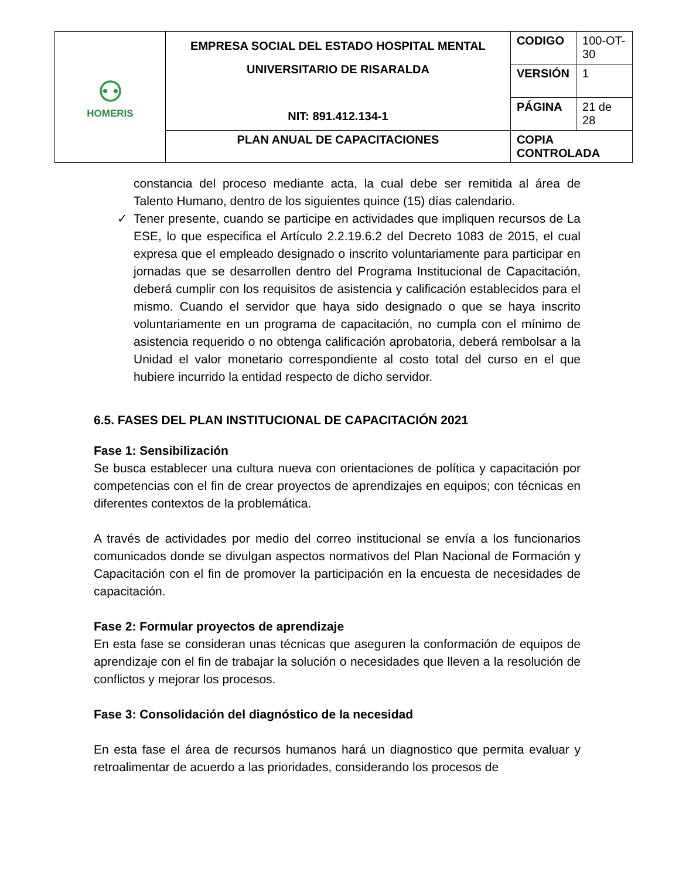| ⚇ HOMERIS | EMPRESA SOCIAL DEL ESTADO HOSPITAL MENTAL UNIVERSITARIO DE RISARALDA NIT: 891.412.134-1 | CODIGO | 100-OT-30 |
| | | VERSIÓN | 1 |
| | | PÁGINA | 21 de 28 |
| | PLAN ANUAL DE CAPACITACIONES | COPIA CONTROLADA | |
constancia del proceso mediante acta, la cual debe ser remitida al área de Talento Humano, dentro de los siguientes quince (15) días calendario.
✓ Tener presente, cuando se participe en actividades que impliquen recursos de La ESE, lo que especifica el Artículo 2.2.19.6.2 del Decreto 1083 de 2015, el cual expresa que el empleado designado o inscrito voluntariamente para participar en jornadas que se desarrollen dentro del Programa Institucional de Capacitación, deberá cumplir con los requisitos de asistencia y calificación establecidos para el mismo. Cuando el servidor que haya sido designado o que se haya inscrito voluntariamente en un programa de capacitación, no cumpla con el mínimo de asistencia requerido o no obtenga calificación aprobatoria, deberá rembolsar a la Unidad el valor monetario correspondiente al costo total del curso en el que hubiere incurrido la entidad respecto de dicho servidor.
6.5. FASES DEL PLAN INSTITUCIONAL DE CAPACITACIÓN 2021
Fase 1: Sensibilización
Se busca establecer una cultura nueva con orientaciones de política y capacitación por competencias con el fin de crear proyectos de aprendizajes en equipos; con técnicas en diferentes contextos de la problemática.
A través de actividades por medio del correo institucional se envía a los funcionarios comunicados donde se divulgan aspectos normativos del Plan Nacional de Formación y Capacitación con el fin de promover la participación en la encuesta de necesidades de capacitación.
Fase 2: Formular proyectos de aprendizaje
En esta fase se consideran unas técnicas que aseguren la conformación de equipos de aprendizaje con el fin de trabajar la solución o necesidades que lleven a la resolución de conflictos y mejorar los procesos.
Fase 3: Consolidación del diagnóstico de la necesidad
En esta fase el área de recursos humanos hará un diagnostico que permita evaluar y retroalimentar de acuerdo a las prioridades, considerando los procesos de